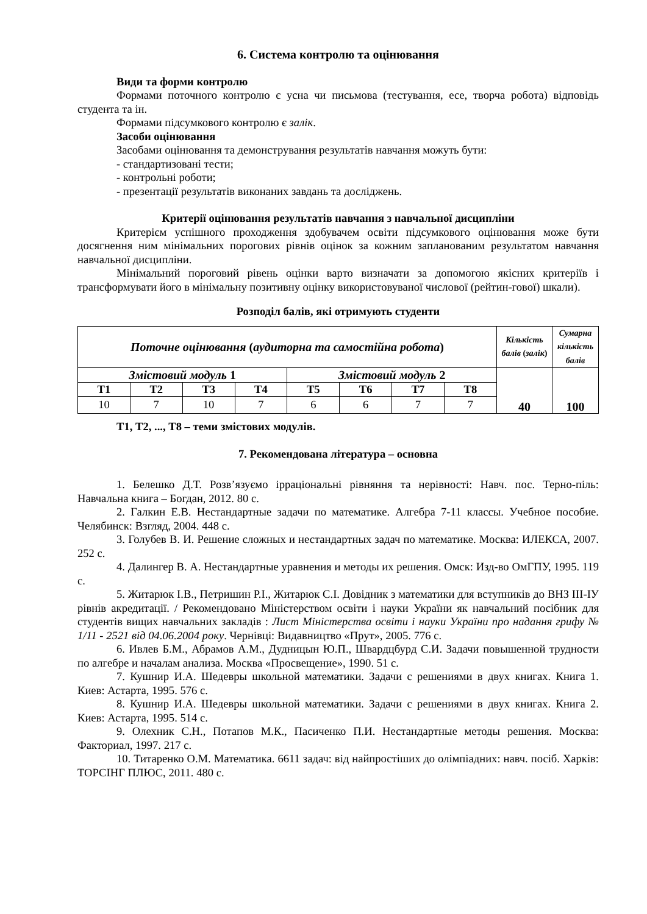6. Система контролю та оцінювання
Види та форми контролю
Формами поточного контролю є усна чи письмова (тестування, есе, творча робота) відповідь студента та ін.
Формами підсумкового контролю є залік.
Засоби оцінювання
Засобами оцінювання та демонстрування результатів навчання можуть бути:
- стандартизовані тести;
- контрольні роботи;
- презентації результатів виконаних завдань та досліджень.
Критерії оцінювання результатів навчання з навчальної дисципліни
Критерієм успішного проходження здобувачем освіти підсумкового оцінювання може бути досягнення ним мінімальних порогових рівнів оцінок за кожним запланованим результатом навчання навчальної дисципліни.
Мінімальний пороговий рівень оцінки варто визначати за допомогою якісних критеріїв і трансформувати його в мінімальну позитивну оцінку використовуваної числової (рейтин-гової) шкали).
Розподіл балів, які отримують студенти
| Поточне оцінювання ( аудиторна та самостійна робота ) | | | | | | | | Кількість балів ( залік ) | Сумарна кількість балів |
| Змістовий модуль 1 | | | | Змістовий модуль 2 | | | | 40 | 100 |
| Т1 | Т2 | Т3 | Т4 | Т5 | Т6 | Т7 | Т8 | | |
| 10 | 7 | 10 | 7 | 6 | 6 | 7 | 7 | | |
Т1, Т2, ..., Т8 – теми змістових модулів.
7. Рекомендована література – основна
1. Белешко Д.Т. Розв’язуємо ірраціональні рівняння та нерівності: Навч. пос. Терно-піль: Навчальна книга – Богдан, 2012. 80 с.
2. Галкин Е.В. Нестандартные задачи по математике. Алгебра 7-11 классы. Учебное пособие. Челябинск: Взгляд, 2004. 448 с.
3. Голубев В. И. Решение сложных и нестандартных задач по математике. Москва: ИЛЕКСА, 2007. 252 с.
4. Далингер В. А. Нестандартные уравнения и методы их решения. Омск: Изд-во ОмГПУ, 1995. 119 с.
5. Житарюк І.В., Петришин Р.І., Житарюк С.І. Довідник з математики для вступників до ВНЗ ІІІ-IУ рівнів акредитації. / Рекомендовано Міністерством освіти і науки України як навчальний посібник для студентів вищих навчальних закладів : Лист Міністерства освіти і науки України про надання грифу № 1/11 - 2521 від 04.06.2004 року. Чернівці: Видавництво «Прут», 2005. 776 с.
6. Ивлев Б.М., Абрамов А.М., Дудницын Ю.П., Швардцбурд С.И. Задачи повышенной трудности по алгебре и началам анализа. Москва «Просвещение», 1990. 51 с.
7. Кушнир И.А. Шедевры школьной математики. Задачи с решениями в двух книгах. Книга 1. Киев: Астарта, 1995. 576 с.
8. Кушнир И.А. Шедевры школьной математики. Задачи с решениями в двух книгах. Книга 2. Киев: Астарта, 1995. 514 с.
9. Олехник С.Н., Потапов М.К., Пасиченко П.И. Нестандартные методы решения. Москва: Факториал, 1997. 217 с.
10. Титаренко О.М. Математика. 6611 задач: від найпростіших до олімпіадних: навч. посіб. Харків: ТОРСІНГ ПЛЮС, 2011. 480 с.